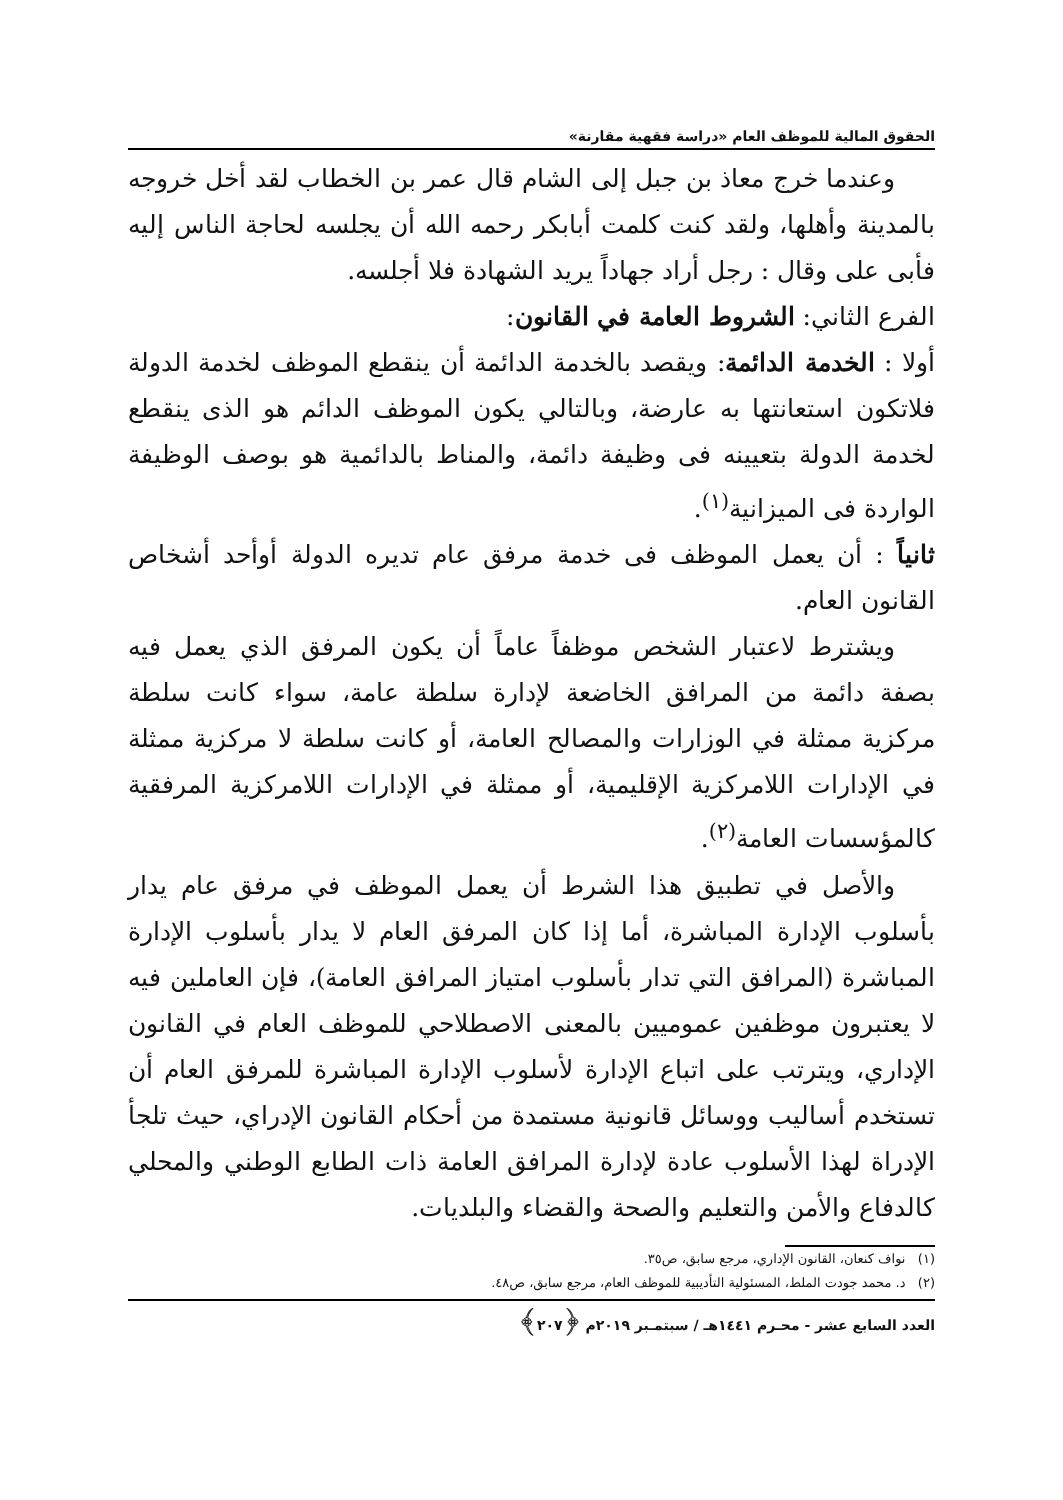الحقوق المالية للموظف العام «دراسة فقهية مقارنة»
وعندما خرج معاذ بن جبل إلى الشام قال عمر بن الخطاب لقد أخل خروجه بالمدينة وأهلها، ولقد كنت كلمت أبابكر رحمه الله أن يجلسه لحاجة الناس إليه فأبى على وقال : رجل أراد جهاداً يريد الشهادة فلا أجلسه.
الفرع الثاني: الشروط العامة في القانون:
أولا : الخدمة الدائمة: ويقصد بالخدمة الدائمة أن ينقطع الموظف لخدمة الدولة فلاتكون استعانتها به عارضة، وبالتالي يكون الموظف الدائم هو الذى ينقطع لخدمة الدولة بتعيينه فى وظيفة دائمة، والمناط بالدائمية هو بوصف الوظيفة الواردة فى الميزانية<sup>(١)</sup>.
ثانياً : أن يعمل الموظف فى خدمة مرفق عام تديره الدولة أوأحد أشخاص القانون العام.
ويشترط لاعتبار الشخص موظفاً عاماً أن يكون المرفق الذي يعمل فيه بصفة دائمة من المرافق الخاضعة لإدارة سلطة عامة، سواء كانت سلطة مركزية ممثلة في الوزارات والمصالح العامة، أو كانت سلطة لا مركزية ممثلة في الإدارات اللامركزية الإقليمية، أو ممثلة في الإدارات اللامركزية المرفقية كالمؤسسات العامة<sup>(٢)</sup>.
والأصل في تطبيق هذا الشرط أن يعمل الموظف في مرفق عام يدار بأسلوب الإدارة المباشرة، أما إذا كان المرفق العام لا يدار بأسلوب الإدارة المباشرة (المرافق التي تدار بأسلوب امتياز المرافق العامة)، فإن العاملين فيه لا يعتبرون موظفين عموميين بالمعنى الاصطلاحي للموظف العام في القانون الإداري، ويترتب على اتباع الإدارة لأسلوب الإدارة المباشرة للمرفق العام أن تستخدم أساليب ووسائل قانونية مستمدة من أحكام القانون الإدراي، حيث تلجأ الإدراة لهذا الأسلوب عادة لإدارة المرافق العامة ذات الطابع الوطني والمحلي كالدفاع والأمن والتعليم والصحة والقضاء والبلديات.
(١) نواف كنعان، القانون الإداري، مرجع سابق، ص٣٥.
(٢) د. محمد جودت الملط، المسئولية التأديبية للموظف العام، مرجع سابق، ص٤٨.
العدد السابع عشر - محـرم ١٤٤١هـ / سبتمـبر ٢٠١٩م ﴿٢٠٧﴾